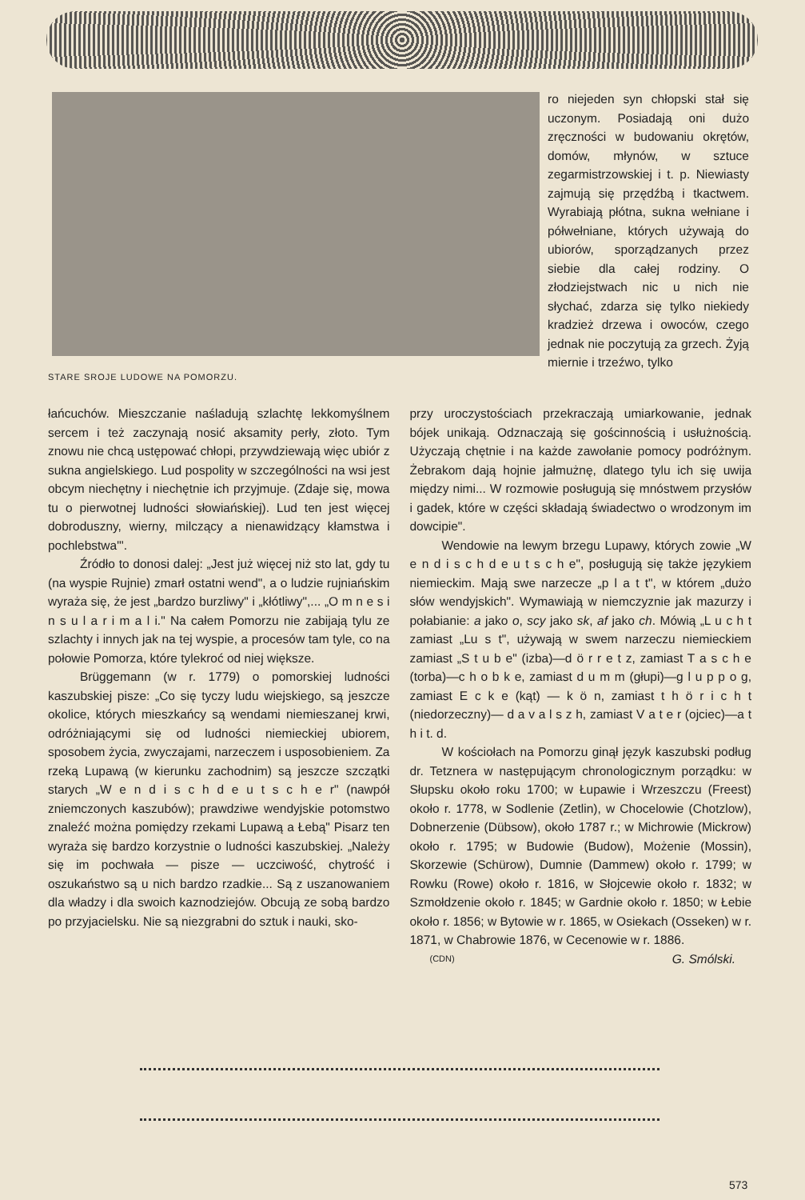STARE SROJE LUDOWE NA POMORZU.
ro niejeden syn chłopski stał się uczonym. Posiadają oni dużo zręczności w budowaniu okrętów, domów, młynów, w sztuce zegarmistrzowskiej i t. p. Niewiasty zajmują się przędźbą i tkactwem. Wyrabiają płótna, sukna wełniane i półwełniane, których używają do ubiorów, sporządzanych przez siebie dla całej rodziny. O złodziejstwach nic u nich nie słychać, zdarza się tylko niekiedy kradzież drzewa i owoców, czego jednak nie poczytują za grzech. Żyją miernie i trzeźwo, tylko
łańcuchów. Mieszczanie naśladują szlachtę lekkomyślnem sercem i też zaczynają nosić aksamity perły, złoto. Tym znowu nie chcą ustępować chłopi, przywdziewają więc ubiór z sukna angielskiego. Lud pospolity w szczególności na wsi jest obcym niechętny i niechętnie ich przyjmuje. (Zdaje się, mowa tu o pierwotnej ludności słowiańskiej). Lud ten jest więcej dobroduszny, wierny, milczący a nienawidzący kłamstwa i pochlebstwa"'.
Źródło to donosi dalej: „Jest już więcej niż sto lat, gdy tu (na wyspie Rujnie) zmarł ostatni wend", a o ludzie rujniańskim wyraża się, że jest „bardzo burzliwy" i „kłótliwy",... „O m n e s i n s u l a r i m a l i." Na całem Pomorzu nie zabijają tylu ze szlachty i innych jak na tej wyspie, a procesów tam tyle, co na połowie Pomorza, które tylekroć od niej większe.
Brüggemann (w r. 1779) o pomorskiej ludności kaszubskiej pisze: „Co się tyczy ludu wiejskiego, są jeszcze okolice, których mieszkańcy są wendami niemieszanej krwi, odróżniającymi się od ludności niemieckiej ubiorem, sposobem życia, zwyczajami, narzeczem i usposobieniem. Za rzeką Lupawą (w kierunku zachodnim) są jeszcze szczątki starych „W e n d i s c h d e u t s c h e r" (nawpół zniemczonych kaszubów); prawdziwe wendyjskie potomstwo znaleźć można pomiędzy rzekami Lupawą a Łebą" Pisarz ten wyraża się bardzo korzystnie o ludności kaszubskiej. „Należy się im pochwała — pisze — uczciwość, chytrość i oszukaństwo są u nich bardzo rzadkie... Są z uszanowaniem dla władzy i dla swoich kaznodziejów. Obcują ze sobą bardzo po przyjacielsku. Nie są niezgrabni do sztuk i nauki, sko-
przy uroczystościach przekraczają umiarkowanie, jednak bójek unikają. Odznaczają się gościnnością i usłużnością. Użyczają chętnie i na każde zawołanie pomocy podróżnym. Żebrakom dają hojnie jałmużnę, dlatego tylu ich się uwija między nimi... W rozmowie posługują się mnóstwem przysłów i gadek, które w części składają świadectwo o wrodzonym im dowcipie".
Wendowie na lewym brzegu Lupawy, których zowie „W e n d i s c h d e u t s c h e", posługują się także językiem niemieckim. Mają swe narzecze „p l a t t", w którem „dużo słów wendyjskich". Wymawiają w niemczyznie jak mazurzy i połabianie: a jako o, scy jako sk, af jako ch. Mówią „L u c h t zamiast „Lu s t", używają w swem narzeczu niemieckiem zamiast „S t u b e" (izba)—d ö r r e t z, zamiast T a s c h e (torba)—c h o b k e, zamiast d u m m (głupi)—g l u p p o g, zamiast E c k e (kąt) — k ö n, zamiast t h ö r i c h t (niedorzeczny)— d a v a l s z h, zamiast V a t e r (ojciec)—a t h i t. d.
W kościołach na Pomorzu ginął język kaszubski podług dr. Tetznera w następującym chronologicznym porządku: w Słupsku około roku 1700; w Łupawie i Wrzeszczu (Freest) około r. 1778, w Sodlenie (Zetlin), w Chocelowie (Chotzlow), Dobnerzenie (Dübsow), około 1787 r.; w Michrowie (Mickrow) około r. 1795; w Budowie (Budow), Możenie (Mossin), Skorzewie (Schürow), Dumnie (Dammew) około r. 1799; w Rowku (Rowe) około r. 1816, w Słojcewie około r. 1832; w Szmołdzenie około r. 1845; w Gardnie około r. 1850; w Łebie około r. 1856; w Bytowie w r. 1865, w Osiekach (Osseken) w r. 1871, w Chabrowie 1876, w Cecenowie w r. 1886.
(CDN) G. Smólski.
573